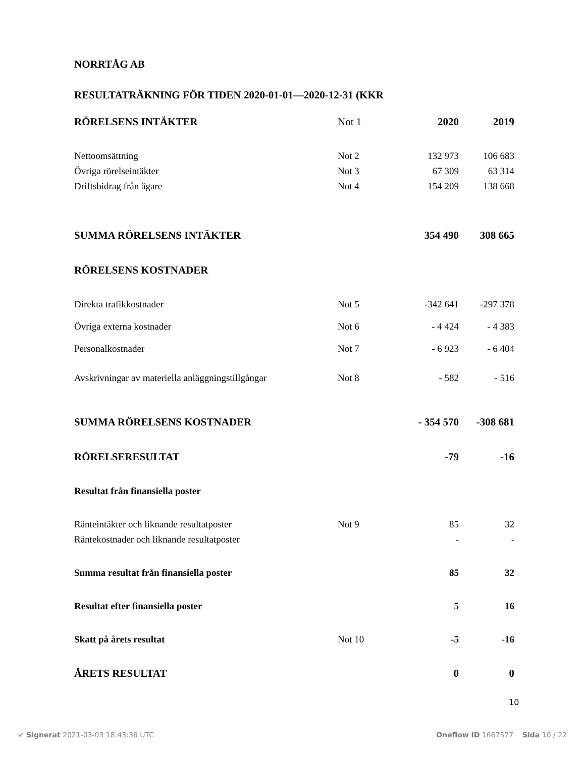NORRTÅG AB
RESULTATRÄKNING FÖR TIDEN 2020-01-01—2020-12-31 (KKR
| RÖRELSENS INTÄKTER | Not 1 | 2020 | 2019 |
| Nettoomsättning | Not 2 | 132 973 | 106 683 |
| Övriga rörelseintäkter | Not 3 | 67 309 | 63 314 |
| Driftsbidrag från ägare | Not 4 | 154 209 | 138 668 |
| SUMMA RÖRELSENS INTÄKTER | | 354 490 | 308 665 |
| RÖRELSENS KOSTNADER | | | |
| Direkta trafikkostnader | Not 5 | -342 641 | -297 378 |
| Övriga externa kostnader | Not 6 | - 4 424 | - 4 383 |
| Personalkostnader | Not 7 | - 6 923 | - 6 404 |
| Avskrivningar av materiella anläggningstillgångar | Not 8 | - 582 | - 516 |
| SUMMA RÖRELSENS KOSTNADER | | - 354 570 | -308 681 |
| RÖRELSERESULTAT | | -79 | -16 |
| Resultat från finansiella poster | | | |
| Ränteintäkter och liknande resultatposter | Not 9 | 85 | 32 |
| Räntekostnader och liknande resultatposter | | - | - |
| Summa resultat från finansiella poster | | 85 | 32 |
| Resultat efter finansiella poster | | 5 | 16 |
| Skatt på årets resultat | Not 10 | -5 | -16 |
| ÅRETS RESULTAT | | 0 | 0 |
10
✔ Signerat 2021-03-03 18:43:36 UTC Oneflow ID 1667577 Sida 10 / 22